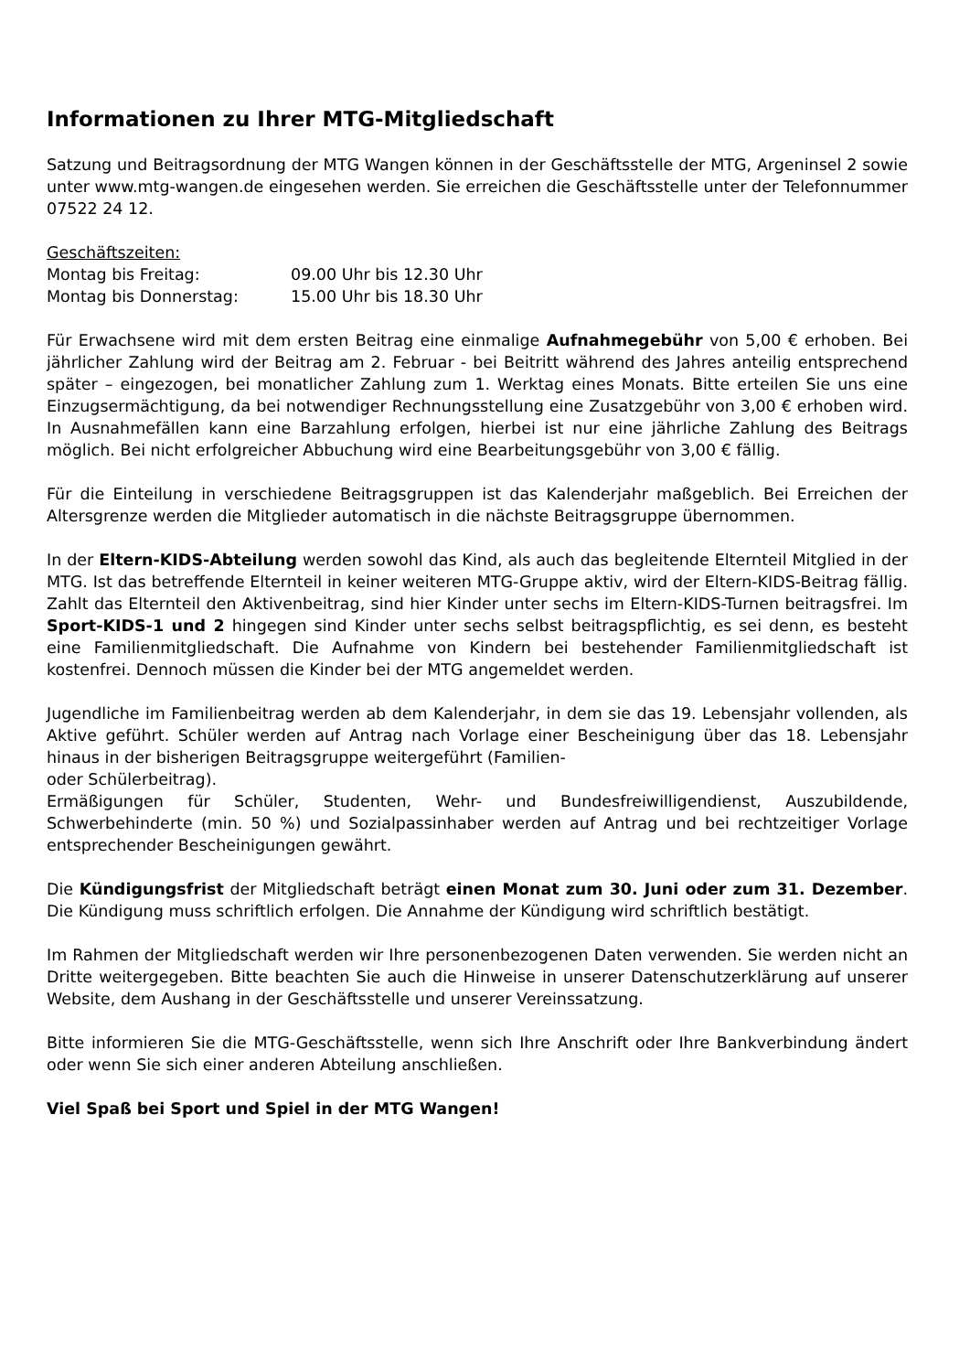Informationen zu Ihrer MTG-Mitgliedschaft
Satzung und Beitragsordnung der MTG Wangen können in der Geschäftsstelle der MTG, Argeninsel 2 sowie unter www.mtg-wangen.de eingesehen werden. Sie erreichen die Geschäftsstelle unter der Telefonnummer 07522 24 12.
Geschäftszeiten:
Montag bis Freitag: 09.00 Uhr bis 12.30 Uhr
Montag bis Donnerstag: 15.00 Uhr bis 18.30 Uhr
Für Erwachsene wird mit dem ersten Beitrag eine einmalige Aufnahmegebühr von 5,00 € erhoben. Bei jährlicher Zahlung wird der Beitrag am 2. Februar - bei Beitritt während des Jahres anteilig entsprechend später – eingezogen, bei monatlicher Zahlung zum 1. Werktag eines Monats. Bitte erteilen Sie uns eine Einzugsermächtigung, da bei notwendiger Rechnungsstellung eine Zusatzgebühr von 3,00 € erhoben wird. In Ausnahmefällen kann eine Barzahlung erfolgen, hierbei ist nur eine jährliche Zahlung des Beitrags möglich. Bei nicht erfolgreicher Abbuchung wird eine Bearbeitungsgebühr von 3,00 € fällig.
Für die Einteilung in verschiedene Beitragsgruppen ist das Kalenderjahr maßgeblich. Bei Erreichen der Altersgrenze werden die Mitglieder automatisch in die nächste Beitragsgruppe übernommen.
In der Eltern-KIDS-Abteilung werden sowohl das Kind, als auch das begleitende Elternteil Mitglied in der MTG. Ist das betreffende Elternteil in keiner weiteren MTG-Gruppe aktiv, wird der Eltern-KIDS-Beitrag fällig. Zahlt das Elternteil den Aktivenbeitrag, sind hier Kinder unter sechs im Eltern-KIDS-Turnen beitragsfrei. Im Sport-KIDS-1 und 2 hingegen sind Kinder unter sechs selbst beitragspflichtig, es sei denn, es besteht eine Familienmitgliedschaft. Die Aufnahme von Kindern bei bestehender Familienmitgliedschaft ist kostenfrei. Dennoch müssen die Kinder bei der MTG angemeldet werden.
Jugendliche im Familienbeitrag werden ab dem Kalenderjahr, in dem sie das 19. Lebensjahr vollenden, als Aktive geführt. Schüler werden auf Antrag nach Vorlage einer Bescheinigung über das 18. Lebensjahr hinaus in der bisherigen Beitragsgruppe weitergeführt (Familien-
oder Schülerbeitrag).
Ermäßigungen für Schüler, Studenten, Wehr- und Bundesfreiwilligendienst, Auszubildende, Schwerbehinderte (min. 50 %) und Sozialpassinhaber werden auf Antrag und bei rechtzeitiger Vorlage entsprechender Bescheinigungen gewährt.
Die Kündigungsfrist der Mitgliedschaft beträgt einen Monat zum 30. Juni oder zum 31. Dezember. Die Kündigung muss schriftlich erfolgen. Die Annahme der Kündigung wird schriftlich bestätigt.
Im Rahmen der Mitgliedschaft werden wir Ihre personenbezogenen Daten verwenden. Sie werden nicht an Dritte weitergegeben. Bitte beachten Sie auch die Hinweise in unserer Datenschutzerklärung auf unserer Website, dem Aushang in der Geschäftsstelle und unserer Vereinssatzung.
Bitte informieren Sie die MTG-Geschäftsstelle, wenn sich Ihre Anschrift oder Ihre Bankverbindung ändert oder wenn Sie sich einer anderen Abteilung anschließen.
Viel Spaß bei Sport und Spiel in der MTG Wangen!